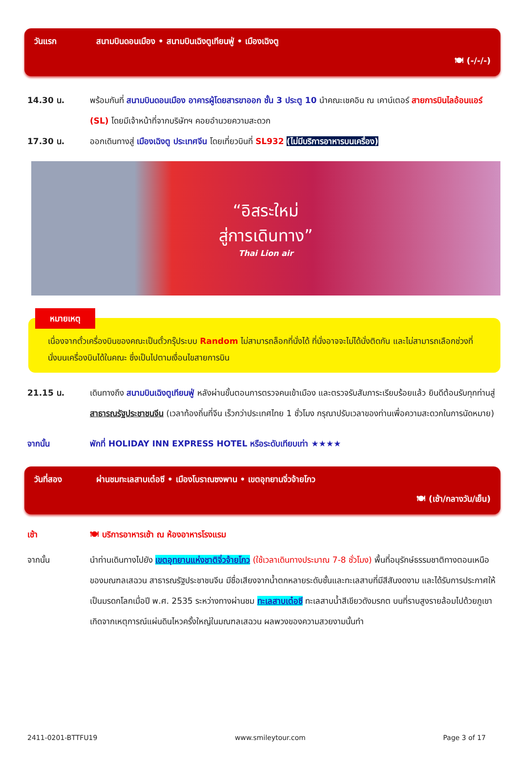วันแรก สนามบินดอนเมือง • สนามบินเฉิงตูเทียนฟู่ • เมืองเฉิงตู
🍽 (-/-/-)
14.30 น. พร้อมกันที่ สนามบินดอนเมือง อาคารผู้โดยสารขาออก ชั้น 3 ประตู 10 นำคณะเชคอิน ณ เคาน์เตอร์ สายการบินไลอ้อนแอร์ (SL) โดยมีเจ้าหน้าที่จากบริษัทฯ คอยอำนวยความสะดวก
17.30 น. ออกเดินทางสู่ เมืองเฉิงตู ประเทศจีน โดยเที่ยวบินที่ SL932 (ไม่มีบริการอาหารบนเครื่อง)
“อิสระใหม่
สู่การเดินทาง”
Thai Lion air
หมายเหตุ
เนื่องจากตั๋วเครื่องบินของคณะเป็นตั๋วกรุ๊ประบบ Random ไม่สามารถล็อกที่นั่งได้ ที่นั่งอาจจะไม่ได้นั่งติดกัน และไม่สามารถเลือกช่วงที่นั่งบนเครื่องบินได้ในคณะ ซึ่งเป็นไปตามเงื่อนไขสายการบิน
21.15 น. เดินทางถึง สนามบินเฉิงตูเทียนฟู่ หลังผ่านขั้นตอนการตรวจคนเข้าเมือง และตรวจรับสัมภาระเรียบร้อยแล้ว ยินดีต้อนรับทุกท่านสู่ สาธารณรัฐประชาชนจีน (เวลาท้องถิ่นที่จีน เร็วกว่าประเทศไทย 1 ชั่วโมง กรุณาปรับเวลาของท่านเพื่อความสะดวกในการนัดหมาย)
จากนั้น พักที่ HOLIDAY INN EXPRESS HOTEL หรือระดับเทียบเท่า ★★★★
วันที่สอง ผ่านชมทะเลสาบเต๋อซี • เมืองโบราณซงพาน • เขตอุทยานจิ่วจ้ายโกว
🍽 (เช้า/กลางวัน/เย็น)
เช้า 🍽 บริการอาหารเช้า ณ ห้องอาหารโรงแรม
จากนั้น นำท่านเดินทางไปยัง เขตอุทยานแห่งชาติจิ่วจ้ายโกว (ใช้เวลาเดินทางประมาณ 7-8 ชั่วโมง) พื้นที่อนุรักษ์ธรรมชาติทางตอนเหนือของมณฑลเสฉวน สาธารณรัฐประชาชนจีน มีชื่อเสียงจากน้ำตกหลายระดับชั้นและทะเลสาบที่มีสีสันงดงาม และได้รับการประกาศให้เป็นมรดกโลกเมื่อปี พ.ศ. 2535 ระหว่างทางผ่านชม ทะเลสาบเต๋อซี ทะเลสาบน้ำสีเขียวดังมรกต บนที่ราบสูงรายล้อมไปด้วยภูเขา เกิดจากเหตุการณ์แผ่นดินไหวครั้งใหญ่ในมณฑลเสฉวน ผลพวงของความสวยงามนั้นทำ
2411-0201-BTTFU19 www.smileytour.com Page 3 of 17